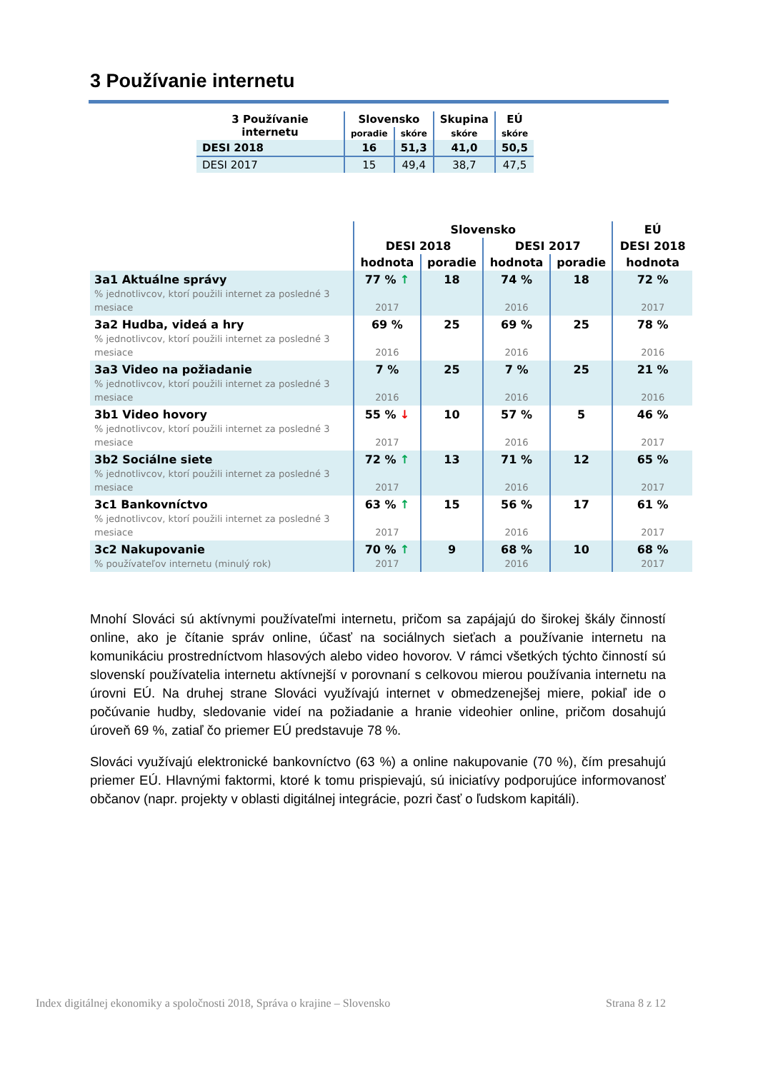3 Používanie internetu
| 3 Používanie internetu | Slovensko | | Skupina | EÚ |
| --- | --- | --- | --- | --- |
| | poradie | skóre | skóre | skóre |
| DESI 2018 | 16 | 51,3 | 41,0 | 50,5 |
| DESI 2017 | 15 | 49,4 | 38,7 | 47,5 |
| | Slovensko | | | | EÚ |
| --- | --- | --- | --- | --- | --- |
| | DESI 2018 | | DESI 2017 | | DESI 2018 |
| | hodnota | poradie | hodnota | poradie | hodnota |
| 3a1 Aktuálne správy % jednotlivcov, ktorí použili internet za posledné 3 mesiace | 77 % ↑ 2017 | 18 | 74 % 2016 | 18 | 72 % 2017 |
| 3a2 Hudba, videá a hry % jednotlivcov, ktorí použili internet za posledné 3 mesiace | 69 % 2016 | 25 | 69 % 2016 | 25 | 78 % 2016 |
| 3a3 Video na požiadanie % jednotlivcov, ktorí použili internet za posledné 3 mesiace | 7 % 2016 | 25 | 7 % 2016 | 25 | 21 % 2016 |
| 3b1 Video hovory % jednotlivcov, ktorí použili internet za posledné 3 mesiace | 55 % ↓ 2017 | 10 | 57 % 2016 | 5 | 46 % 2017 |
| 3b2 Sociálne siete % jednotlivcov, ktorí použili internet za posledné 3 mesiace | 72 % ↑ 2017 | 13 | 71 % 2016 | 12 | 65 % 2017 |
| 3c1 Bankovníctvo % jednotlivcov, ktorí použili internet za posledné 3 mesiace | 63 % ↑ 2017 | 15 | 56 % 2016 | 17 | 61 % 2017 |
| 3c2 Nakupovanie % používateľov internetu (minulý rok) | 70 % ↑ 2017 | 9 | 68 % 2016 | 10 | 68 % 2017 |
Mnohí Slováci sú aktívnymi používateľmi internetu, pričom sa zapájajú do širokej škály činností online, ako je čítanie správ online, účasť na sociálnych sieťach a používanie internetu na komunikáciu prostredníctvom hlasových alebo video hovorov. V rámci všetkých týchto činností sú slovenskí používatelia internetu aktívnejší v porovnaní s celkovou mierou používania internetu na úrovni EÚ. Na druhej strane Slováci využívajú internet v obmedzenejšej miere, pokiaľ ide o počúvanie hudby, sledovanie videí na požiadanie a hranie videohier online, pričom dosahujú úroveň 69 %, zatiaľ čo priemer EÚ predstavuje 78 %.
Slováci využívajú elektronické bankovníctvo (63 %) a online nakupovanie (70 %), čím presahujú priemer EÚ. Hlavnými faktormi, ktoré k tomu prispievajú, sú iniciatívy podporujúce informovanosť občanov (napr. projekty v oblasti digitálnej integrácie, pozri časť o ľudskom kapitáli).
Index digitálnej ekonomiky a spoločnosti 2018, Správa o krajine – Slovensko Strana 8 z 12